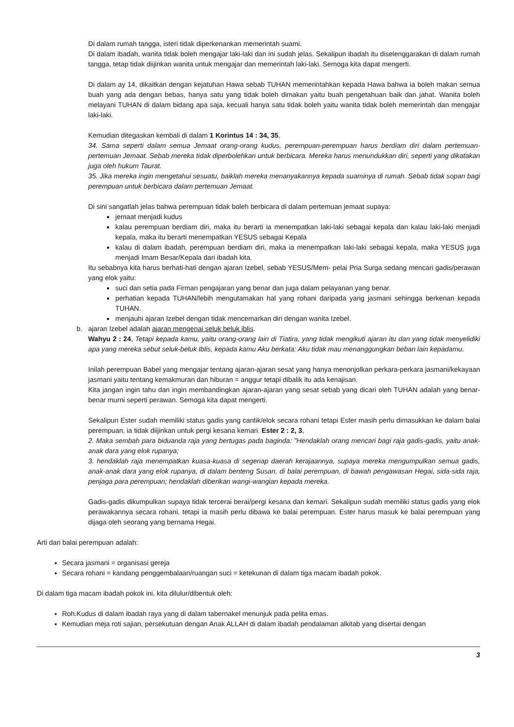Di dalam rumah tangga, isteri tidak diperkenankan memerintah suami.
Di dalam ibadah, wanita tidak boleh mengajar laki-laki dan ini sudah jelas. Sekalipun ibadah itu diselenggarakan di dalam rumah tangga, tetap tidak diijinkan wanita untuk mengajar dan memerintah laki-laki. Semoga kita dapat mengerti.
Di dalam ay 14, dikaitkan dengan kejatuhan Hawa sebab TUHAN memerintahkan kepada Hawa bahwa ia boleh makan semua buah yang ada dengan bebas, hanya satu yang tidak boleh dimakan yaitu buah pengetahuan baik dan jahat. Wanita boleh melayani TUHAN di dalam bidang apa saja, kecuali hanya satu tidak boleh yaitu wanita tidak boleh memerintah dan mengajar laki-laki.
Kemudian ditegaskan kembali di dalam 1 Korintus 14 : 34, 35,
34. Sama seperti dalam semua Jemaat orang-orang kudus, perempuan-perempuan harus berdiam diri dalam pertemuan-pertemuan Jemaat. Sebab mereka tidak diperbolehkan untuk berbicara. Mereka harus menundukkan diri, seperti yang dikatakan juga oleh hukum Taurat.
35. Jika mereka ingin mengetahui sesuatu, baiklah mereka menanyakannya kepada suaminya di rumah. Sebab tidak sopan bagi perempuan untuk berbicara dalam pertemuan Jemaat.
Di sini sangatlah jelas bahwa perempuan tidak boleh berbicara di dalam pertemuan jemaat supaya:
jemaat menjadi kudus
kalau perempuan berdiam diri, maka itu berarti ia menempatkan laki-laki sebagai kepala dan kalau laki-laki menjadi kepala, maka itu berarti menempatkan YESUS sebagai Kepala
kalau di dalam ibadah, perempuan berdiam diri, maka ia menempatkan laki-laki sebagai kepala, maka YESUS juga menjadi Imam Besar/Kepala dari ibadah kita.
Itu sebabnya kita harus berhati-hati dengan ajaran Izebel, sebab YESUS/Mem- pelai Pria Surga sedang mencari gadis/perawan yang elok yaitu:
suci dan setia pada Firman pengajaran yang benar dan juga dalam pelayanan yang benar.
perhatian kepada TUHAN/lebih mengutamakan hal yang rohani daripada yang jasmani sehingga berkenan kepada TUHAN.
menjauhi ajaran Izebel dengan tidak mencemarkan diri dengan wanita Izebel.
b. ajaran Izebel adalah ajaran mengenai seluk beluk iblis.
Wahyu 2 : 24, Tetapi kepada kamu, yaitu orang-orang lain di Tiatira, yang tidak mengikuti ajaran itu dan yang tidak menyelidiki apa yang mereka sebut seluk-beluk Iblis, kepada kamu Aku berkata: Aku tidak mau menanggungkan beban lain kepadamu.
Inilah perempuan Babel yang mengajar tentang ajaran-ajaran sesat yang hanya menonjolkan perkara-perkara jasmani/kekayaan jasmani yaitu tentang kemakmuran dan hiburan = anggur tetapi dibalik itu ada kenajisan.
Kita jangan ingin tahu dan ingin membandingkan ajaran-ajaran yang sesat sebab yang dicari oleh TUHAN adalah yang benar-benar murni seperti perawan. Semoga kita dapat mengerti.
Sekalipun Ester sudah memiliki status gadis yang cantik/elok secara rohani tetapi Ester masih perlu dimasukkan ke dalam balai perempuan, ia tidak diijinkan untuk pergi kesana kemari. Ester 2 : 2, 3,
2. Maka sembah para biduanda raja yang bertugas pada baginda: "Hendaklah orang mencari bagi raja gadis-gadis, yaitu anak-anak dara yang elok rupanya;
3. hendaklah raja menempatkan kuasa-kuasa di segenap daerah kerajaannya, supaya mereka mengumpulkan semua gadis, anak-anak dara yang elok rupanya, di dalam benteng Susan, di balai perempuan, di bawah pengawasan Hegai, sida-sida raja, penjaga para perempuan; hendaklah diberikan wangi-wangian kepada mereka.
Gadis-gadis dikumpulkan supaya tidak tercerai berai/pergi kesana dan kemari. Sekalipun sudah memiliki status gadis yang elok perawakannya secara rohani, tetapi ia masih perlu dibawa ke balai perempuan. Ester harus masuk ke balai perempuan yang dijaga oleh seorang yang bernama Hegai.
Arti dari balai perempuan adalah:
Secara jasmani = organisasi gereja
Secara rohani = kandang penggembalaan/ruangan suci = ketekunan di dalam tiga macam ibadah pokok.
Di dalam tiga macam ibadah pokok ini, kita dilulur/dibentuk oleh:
Roh.Kudus di dalam ibadah raya yang di dalam tabernakel menunjuk pada pelita emas.
Kemudian meja roti sajian, persekutuan dengan Anak ALLAH di dalam ibadah pendalaman alkitab yang disertai dengan
3